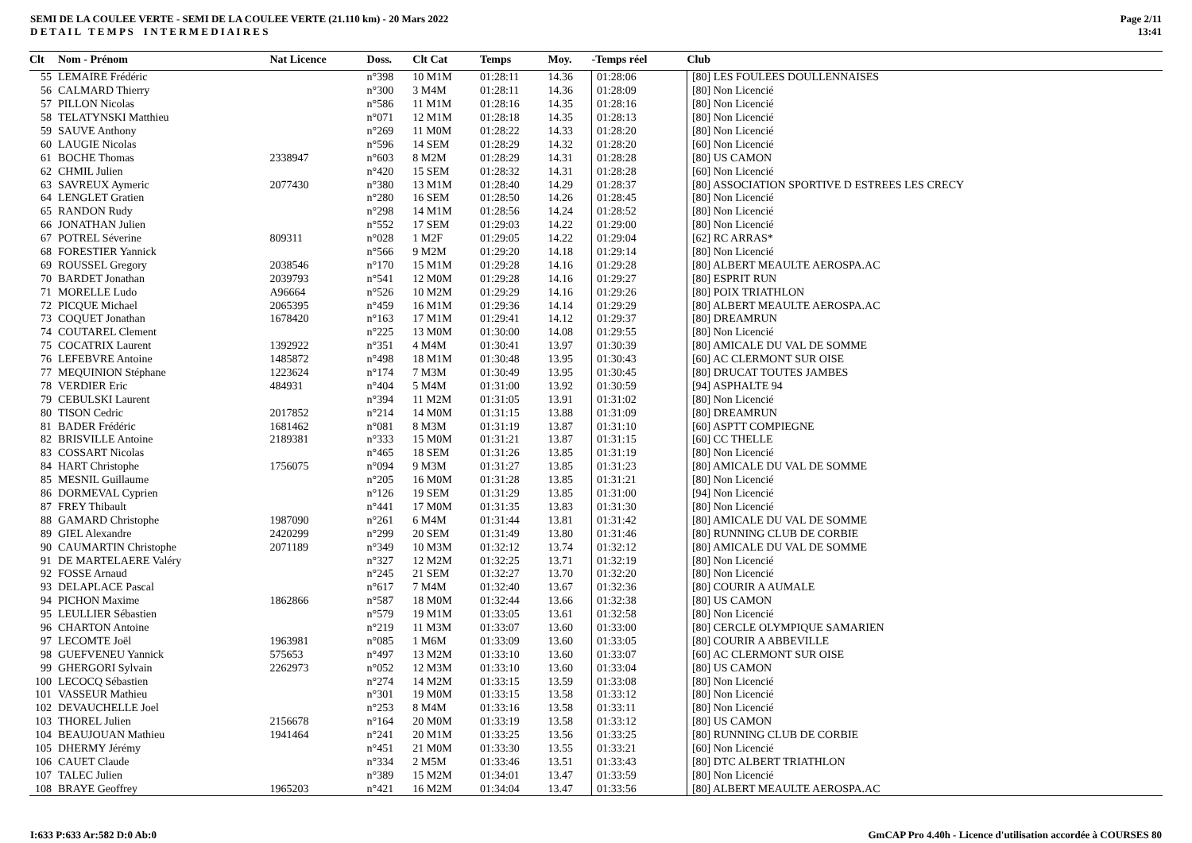SEMI DE LA COULEE VERTE - SEMI DE LA COULEE VERTE (21.110 km) - 20 Mars 2022
D E T A I L T E M P S I N T E R M E D I A I R E S
Page 2/11
13:41
| Clt | Nom - Prénom | Nat Licence | Doss. | Clt Cat | Temps | Moy. | -Temps réel | Club |
| --- | --- | --- | --- | --- | --- | --- | --- | --- |
| 55 | LEMAIRE Frédéric | | n°398 | 10 M1M | 01:28:11 | 14.36 | 01:28:06 | [80] LES FOULEES DOULLENNAISES |
| 56 | CALMARD Thierry | | n°300 | 3 M4M | 01:28:11 | 14.36 | 01:28:09 | [80] Non Licencié |
| 57 | PILLON Nicolas | | n°586 | 11 M1M | 01:28:16 | 14.35 | 01:28:16 | [80] Non Licencié |
| 58 | TELATYNSKI Matthieu | | n°071 | 12 M1M | 01:28:18 | 14.35 | 01:28:13 | [80] Non Licencié |
| 59 | SAUVE Anthony | | n°269 | 11 M0M | 01:28:22 | 14.33 | 01:28:20 | [80] Non Licencié |
| 60 | LAUGIE Nicolas | | n°596 | 14 SEM | 01:28:29 | 14.32 | 01:28:20 | [60] Non Licencié |
| 61 | BOCHE Thomas | 2338947 | n°603 | 8 M2M | 01:28:29 | 14.31 | 01:28:28 | [80] US CAMON |
| 62 | CHMIL Julien | | n°420 | 15 SEM | 01:28:32 | 14.31 | 01:28:28 | [60] Non Licencié |
| 63 | SAVREUX Aymeric | 2077430 | n°380 | 13 M1M | 01:28:40 | 14.29 | 01:28:37 | [80] ASSOCIATION SPORTIVE D ESTREES LES CRECY |
| 64 | LENGLET Gratien | | n°280 | 16 SEM | 01:28:50 | 14.26 | 01:28:45 | [80] Non Licencié |
| 65 | RANDON Rudy | | n°298 | 14 M1M | 01:28:56 | 14.24 | 01:28:52 | [80] Non Licencié |
| 66 | JONATHAN Julien | | n°552 | 17 SEM | 01:29:03 | 14.22 | 01:29:00 | [80] Non Licencié |
| 67 | POTREL Séverine | 809311 | n°028 | 1 M2F | 01:29:05 | 14.22 | 01:29:04 | [62] RC ARRAS* |
| 68 | FORESTIER Yannick | | n°566 | 9 M2M | 01:29:20 | 14.18 | 01:29:14 | [80] Non Licencié |
| 69 | ROUSSEL Gregory | 2038546 | n°170 | 15 M1M | 01:29:28 | 14.16 | 01:29:28 | [80] ALBERT MEAULTE AEROSPA.AC |
| 70 | BARDET Jonathan | 2039793 | n°541 | 12 M0M | 01:29:28 | 14.16 | 01:29:27 | [80] ESPRIT RUN |
| 71 | MORELLE Ludo | A96664 | n°526 | 10 M2M | 01:29:29 | 14.16 | 01:29:26 | [80] POIX TRIATHLON |
| 72 | PICQUE Michael | 2065395 | n°459 | 16 M1M | 01:29:36 | 14.14 | 01:29:29 | [80] ALBERT MEAULTE AEROSPA.AC |
| 73 | COQUET Jonathan | 1678420 | n°163 | 17 M1M | 01:29:41 | 14.12 | 01:29:37 | [80] DREAMRUN |
| 74 | COUTAREL Clement | | n°225 | 13 M0M | 01:30:00 | 14.08 | 01:29:55 | [80] Non Licencié |
| 75 | COCATRIX Laurent | 1392922 | n°351 | 4 M4M | 01:30:41 | 13.97 | 01:30:39 | [80] AMICALE DU VAL DE SOMME |
| 76 | LEFEBVRE Antoine | 1485872 | n°498 | 18 M1M | 01:30:48 | 13.95 | 01:30:43 | [60] AC CLERMONT SUR OISE |
| 77 | MEQUINION Stéphane | 1223624 | n°174 | 7 M3M | 01:30:49 | 13.95 | 01:30:45 | [80] DRUCAT TOUTES JAMBES |
| 78 | VERDIER Eric | 484931 | n°404 | 5 M4M | 01:31:00 | 13.92 | 01:30:59 | [94] ASPHALTE 94 |
| 79 | CEBULSKI Laurent | | n°394 | 11 M2M | 01:31:05 | 13.91 | 01:31:02 | [80] Non Licencié |
| 80 | TISON Cedric | 2017852 | n°214 | 14 M0M | 01:31:15 | 13.88 | 01:31:09 | [80] DREAMRUN |
| 81 | BADER Frédéric | 1681462 | n°081 | 8 M3M | 01:31:19 | 13.87 | 01:31:10 | [60] ASPTT COMPIEGNE |
| 82 | BRISVILLE Antoine | 2189381 | n°333 | 15 M0M | 01:31:21 | 13.87 | 01:31:15 | [60] CC THELLE |
| 83 | COSSART Nicolas | | n°465 | 18 SEM | 01:31:26 | 13.85 | 01:31:19 | [80] Non Licencié |
| 84 | HART Christophe | 1756075 | n°094 | 9 M3M | 01:31:27 | 13.85 | 01:31:23 | [80] AMICALE DU VAL DE SOMME |
| 85 | MESNIL Guillaume | | n°205 | 16 M0M | 01:31:28 | 13.85 | 01:31:21 | [80] Non Licencié |
| 86 | DORMEVAL Cyprien | | n°126 | 19 SEM | 01:31:29 | 13.85 | 01:31:00 | [94] Non Licencié |
| 87 | FREY Thibault | | n°441 | 17 M0M | 01:31:35 | 13.83 | 01:31:30 | [80] Non Licencié |
| 88 | GAMARD Christophe | 1987090 | n°261 | 6 M4M | 01:31:44 | 13.81 | 01:31:42 | [80] AMICALE DU VAL DE SOMME |
| 89 | GIEL Alexandre | 2420299 | n°299 | 20 SEM | 01:31:49 | 13.80 | 01:31:46 | [80] RUNNING CLUB DE CORBIE |
| 90 | CAUMARTIN Christophe | 2071189 | n°349 | 10 M3M | 01:32:12 | 13.74 | 01:32:12 | [80] AMICALE DU VAL DE SOMME |
| 91 | DE MARTELAERE Valéry | | n°327 | 12 M2M | 01:32:25 | 13.71 | 01:32:19 | [80] Non Licencié |
| 92 | FOSSE Arnaud | | n°245 | 21 SEM | 01:32:27 | 13.70 | 01:32:20 | [80] Non Licencié |
| 93 | DELAPLACE Pascal | | n°617 | 7 M4M | 01:32:40 | 13.67 | 01:32:36 | [80] COURIR A AUMALE |
| 94 | PICHON Maxime | 1862866 | n°587 | 18 M0M | 01:32:44 | 13.66 | 01:32:38 | [80] US CAMON |
| 95 | LEULLIER Sébastien | | n°579 | 19 M1M | 01:33:05 | 13.61 | 01:32:58 | [80] Non Licencié |
| 96 | CHARTON Antoine | | n°219 | 11 M3M | 01:33:07 | 13.60 | 01:33:00 | [80] CERCLE OLYMPIQUE SAMARIEN |
| 97 | LECOMTE Joël | 1963981 | n°085 | 1 M6M | 01:33:09 | 13.60 | 01:33:05 | [80] COURIR A ABBEVILLE |
| 98 | GUEFVENEU Yannick | 575653 | n°497 | 13 M2M | 01:33:10 | 13.60 | 01:33:07 | [60] AC CLERMONT SUR OISE |
| 99 | GHERGORI Sylvain | 2262973 | n°052 | 12 M3M | 01:33:10 | 13.60 | 01:33:04 | [80] US CAMON |
| 100 | LECOCQ Sébastien | | n°274 | 14 M2M | 01:33:15 | 13.59 | 01:33:08 | [80] Non Licencié |
| 101 | VASSEUR Mathieu | | n°301 | 19 M0M | 01:33:15 | 13.58 | 01:33:12 | [80] Non Licencié |
| 102 | DEVAUCHELLE Joel | | n°253 | 8 M4M | 01:33:16 | 13.58 | 01:33:11 | [80] Non Licencié |
| 103 | THOREL Julien | 2156678 | n°164 | 20 M0M | 01:33:19 | 13.58 | 01:33:12 | [80] US CAMON |
| 104 | BEAUJOUAN Mathieu | 1941464 | n°241 | 20 M1M | 01:33:25 | 13.56 | 01:33:25 | [80] RUNNING CLUB DE CORBIE |
| 105 | DHERMY Jérémy | | n°451 | 21 M0M | 01:33:30 | 13.55 | 01:33:21 | [60] Non Licencié |
| 106 | CAUET Claude | | n°334 | 2 M5M | 01:33:46 | 13.51 | 01:33:43 | [80] DTC ALBERT TRIATHLON |
| 107 | TALEC Julien | | n°389 | 15 M2M | 01:34:01 | 13.47 | 01:33:59 | [80] Non Licencié |
| 108 | BRAYE Geoffrey | 1965203 | n°421 | 16 M2M | 01:34:04 | 13.47 | 01:33:56 | [80] ALBERT MEAULTE AEROSPA.AC |
I:633 P:633 Ar:582 D:0 Ab:0 GmCAP Pro 4.40h - Licence d'utilisation accordée à COURSES 80